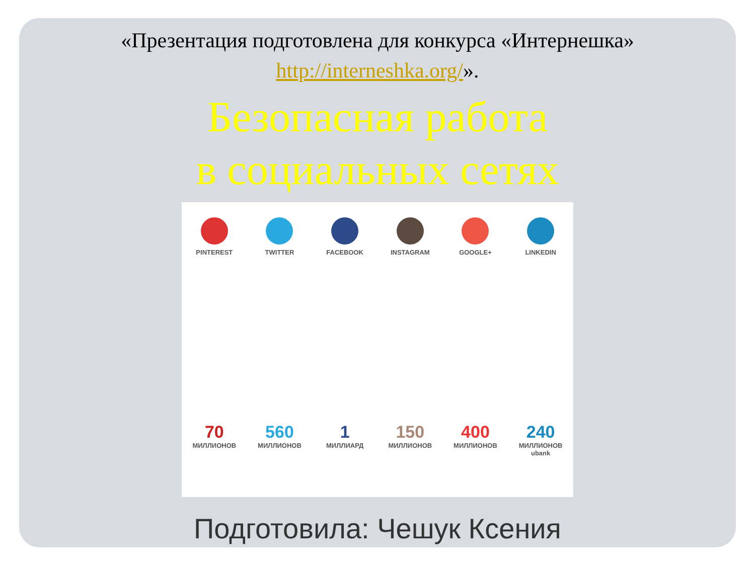«Презентация подготовлена для конкурса «Интернешка»
http://interneshka.org/».
Безопасная работа
в социальных сетях
PINTEREST
70
МИЛЛИОНОВ
TWITTER
560
МИЛЛИОНОВ
FACEBOOK
1
МИЛЛИАРД
INSTAGRAM
150
МИЛЛИОНОВ
GOOGLE+
400
МИЛЛИОНОВ
LINKEDIN
240
МИЛЛИОНОВ
ubank
Подготовила: Чешук Ксения